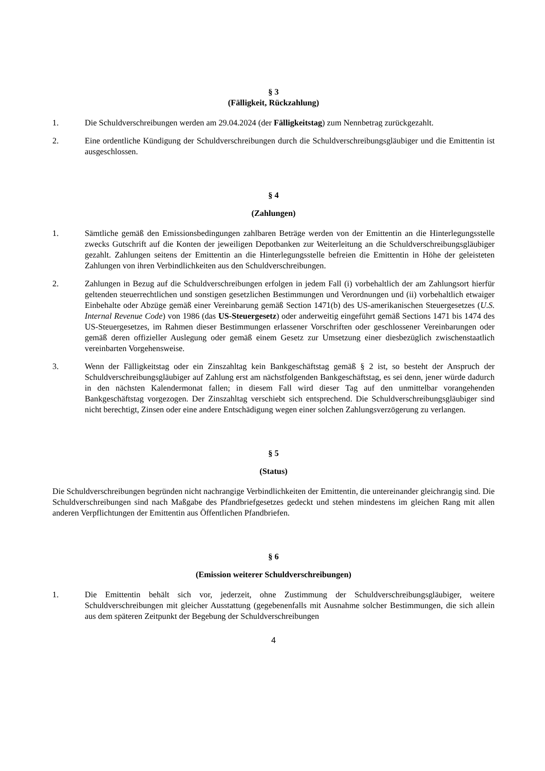§ 3
(Fälligkeit, Rückzahlung)
1. Die Schuldverschreibungen werden am 29.04.2024 (der Fälligkeitstag) zum Nennbetrag zurückgezahlt.
2. Eine ordentliche Kündigung der Schuldverschreibungen durch die Schuldverschreibungsgläubiger und die Emittentin ist ausgeschlossen.
§ 4
(Zahlungen)
1. Sämtliche gemäß den Emissionsbedingungen zahlbaren Beträge werden von der Emittentin an die Hinterlegungsstelle zwecks Gutschrift auf die Konten der jeweiligen Depotbanken zur Weiterleitung an die Schuldverschreibungsgläubiger gezahlt. Zahlungen seitens der Emittentin an die Hinterlegungsstelle befreien die Emittentin in Höhe der geleisteten Zahlungen von ihren Verbindlichkeiten aus den Schuldverschreibungen.
2. Zahlungen in Bezug auf die Schuldverschreibungen erfolgen in jedem Fall (i) vorbehaltlich der am Zahlungsort hierfür geltenden steuerrechtlichen und sonstigen gesetzlichen Bestimmungen und Verordnungen und (ii) vorbehaltlich etwaiger Einbehalte oder Abzüge gemäß einer Vereinbarung gemäß Section 1471(b) des US-amerikanischen Steuergesetzes (U.S. Internal Revenue Code) von 1986 (das US-Steuergesetz) oder anderweitig eingeführt gemäß Sections 1471 bis 1474 des US-Steuergesetzes, im Rahmen dieser Bestimmungen erlassener Vorschriften oder geschlossener Vereinbarungen oder gemäß deren offizieller Auslegung oder gemäß einem Gesetz zur Umsetzung einer diesbezüglich zwischenstaatlich vereinbarten Vorgehensweise.
3. Wenn der Fälligkeitstag oder ein Zinszahltag kein Bankgeschäftstag gemäß § 2 ist, so besteht der Anspruch der Schuldverschreibungsgläubiger auf Zahlung erst am nächstfolgenden Bankgeschäftstag, es sei denn, jener würde dadurch in den nächsten Kalendermonat fallen; in diesem Fall wird dieser Tag auf den unmittelbar vorangehenden Bankgeschäftstag vorgezogen. Der Zinszahltag verschiebt sich entsprechend. Die Schuldverschreibungsgläubiger sind nicht berechtigt, Zinsen oder eine andere Entschädigung wegen einer solchen Zahlungsverzögerung zu verlangen.
§ 5
(Status)
Die Schuldverschreibungen begründen nicht nachrangige Verbindlichkeiten der Emittentin, die untereinander gleichrangig sind. Die Schuldverschreibungen sind nach Maßgabe des Pfandbriefgesetzes gedeckt und stehen mindestens im gleichen Rang mit allen anderen Verpflichtungen der Emittentin aus Öffentlichen Pfandbriefen.
§ 6
(Emission weiterer Schuldverschreibungen)
1. Die Emittentin behält sich vor, jederzeit, ohne Zustimmung der Schuldverschreibungsgläubiger, weitere Schuldverschreibungen mit gleicher Ausstattung (gegebenenfalls mit Ausnahme solcher Bestimmungen, die sich allein aus dem späteren Zeitpunkt der Begebung der Schuldverschreibungen
4